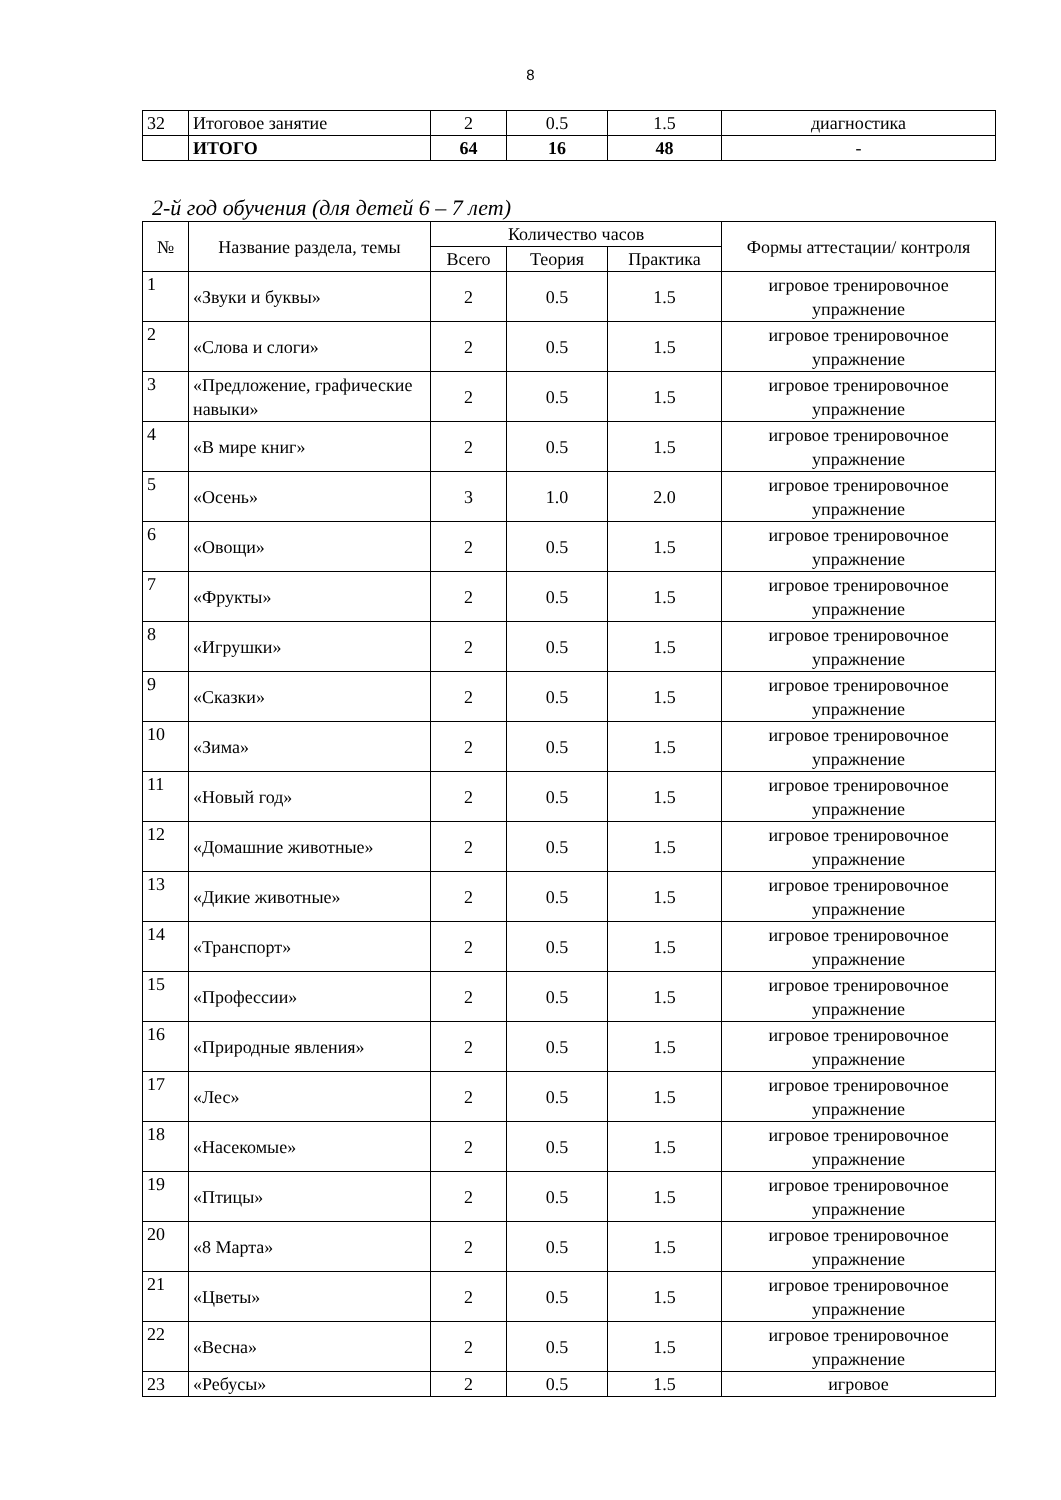8
| 32 | Итоговое занятие | 2 | 0.5 | 1.5 | диагностика |
| | ИТОГО | 64 | 16 | 48 | - |
2-й год обучения (для детей 6 – 7 лет)
| № | Название раздела, темы | Количество часов | | | Формы аттестации/ контроля |
| --- | --- | --- | --- | --- | --- |
| | | Всего | Теория | Практика | |
| 1 | «Звуки и буквы» | 2 | 0.5 | 1.5 | игровое тренировочное упражнение |
| 2 | «Слова и слоги» | 2 | 0.5 | 1.5 | игровое тренировочное упражнение |
| 3 | «Предложение, графические навыки» | 2 | 0.5 | 1.5 | игровое тренировочное упражнение |
| 4 | «В мире книг» | 2 | 0.5 | 1.5 | игровое тренировочное упражнение |
| 5 | «Осень» | 3 | 1.0 | 2.0 | игровое тренировочное упражнение |
| 6 | «Овощи» | 2 | 0.5 | 1.5 | игровое тренировочное упражнение |
| 7 | «Фрукты» | 2 | 0.5 | 1.5 | игровое тренировочное упражнение |
| 8 | «Игрушки» | 2 | 0.5 | 1.5 | игровое тренировочное упражнение |
| 9 | «Сказки» | 2 | 0.5 | 1.5 | игровое тренировочное упражнение |
| 10 | «Зима» | 2 | 0.5 | 1.5 | игровое тренировочное упражнение |
| 11 | «Новый год» | 2 | 0.5 | 1.5 | игровое тренировочное упражнение |
| 12 | «Домашние животные» | 2 | 0.5 | 1.5 | игровое тренировочное упражнение |
| 13 | «Дикие животные» | 2 | 0.5 | 1.5 | игровое тренировочное упражнение |
| 14 | «Транспорт» | 2 | 0.5 | 1.5 | игровое тренировочное упражнение |
| 15 | «Профессии» | 2 | 0.5 | 1.5 | игровое тренировочное упражнение |
| 16 | «Природные явления» | 2 | 0.5 | 1.5 | игровое тренировочное упражнение |
| 17 | «Лес» | 2 | 0.5 | 1.5 | игровое тренировочное упражнение |
| 18 | «Насекомые» | 2 | 0.5 | 1.5 | игровое тренировочное упражнение |
| 19 | «Птицы» | 2 | 0.5 | 1.5 | игровое тренировочное упражнение |
| 20 | «8 Марта» | 2 | 0.5 | 1.5 | игровое тренировочное упражнение |
| 21 | «Цветы» | 2 | 0.5 | 1.5 | игровое тренировочное упражнение |
| 22 | «Весна» | 2 | 0.5 | 1.5 | игровое тренировочное упражнение |
| 23 | «Ребусы» | 2 | 0.5 | 1.5 | игровое |